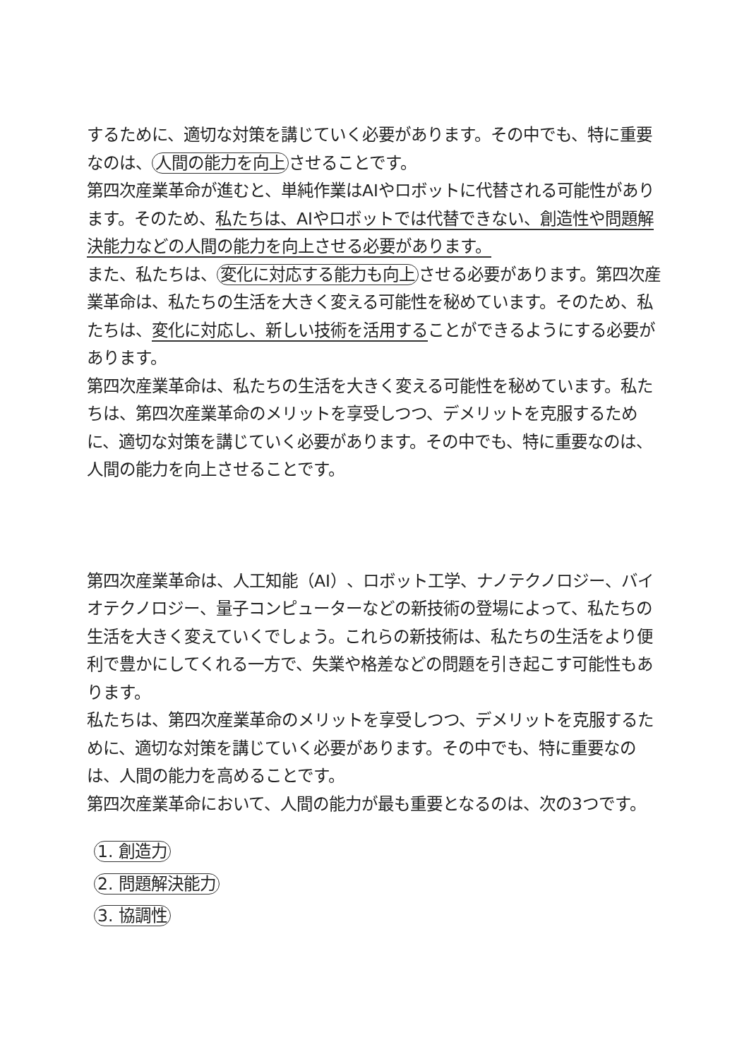するために、適切な対策を講じていく必要があります。その中でも、特に重要なのは、 人間の能力を向上 させることです。
第四次産業革命が進むと、単純作業はAIやロボットに代替される可能性があります。そのため、私たちは、AIやロボットでは代替できない、創造性や問題解決能力などの人間の能力を向上させる必要があります。
また、私たちは、 変化に対応する能力も向上 させる必要があります。第四次産業革命は、私たちの生活を大きく変える可能性を秘めています。そのため、私たちは、変化に対応し、新しい技術を活用することができるようにする必要があります。
第四次産業革命は、私たちの生活を大きく変える可能性を秘めています。私たちは、第四次産業革命のメリットを享受しつつ、デメリットを克服するために、適切な対策を講じていく必要があります。その中でも、特に重要なのは、人間の能力を向上させることです。
第四次産業革命は、人工知能（AI）、ロボット工学、ナノテクノロジー、バイオテクノロジー、量子コンピューターなどの新技術の登場によって、私たちの生活を大きく変えていくでしょう。これらの新技術は、私たちの生活をより便利で豊かにしてくれる一方で、失業や格差などの問題を引き起こす可能性もあります。
私たちは、第四次産業革命のメリットを享受しつつ、デメリットを克服するために、適切な対策を講じていく必要があります。その中でも、特に重要なのは、人間の能力を高めることです。
第四次産業革命において、人間の能力が最も重要となるのは、次の3つです。
1. 創造力
2. 問題解決能力
3. 協調性